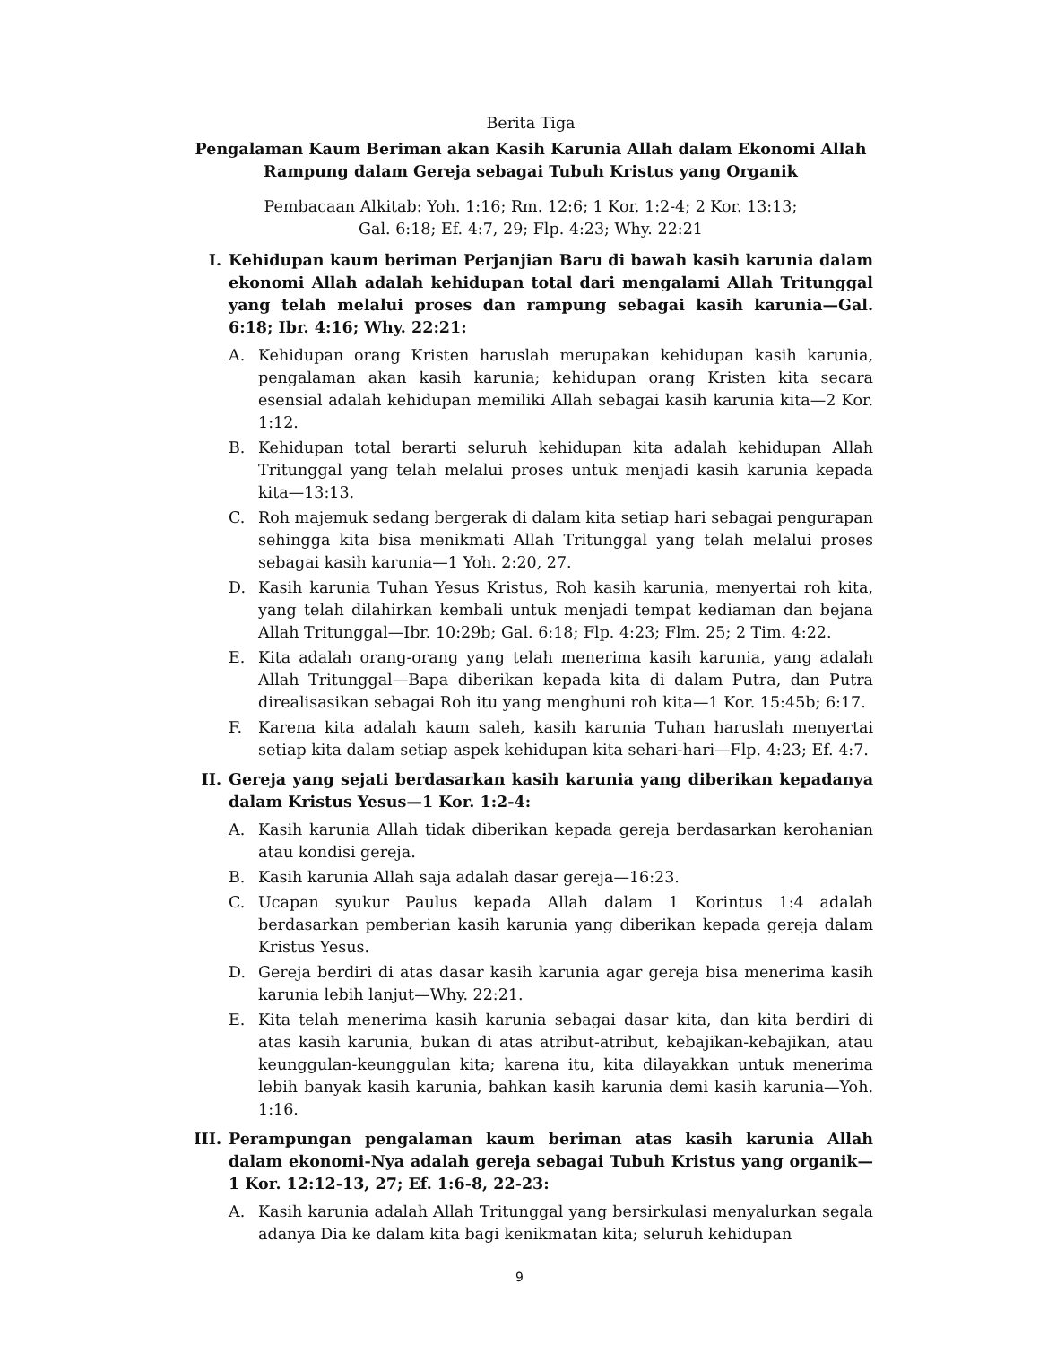Berita Tiga
Pengalaman Kaum Beriman akan Kasih Karunia Allah dalam Ekonomi Allah
Rampung dalam Gereja sebagai Tubuh Kristus yang Organik
Pembacaan Alkitab: Yoh. 1:16; Rm. 12:6; 1 Kor. 1:2-4; 2 Kor. 13:13;
Gal. 6:18; Ef. 4:7, 29; Flp. 4:23; Why. 22:21
I. Kehidupan kaum beriman Perjanjian Baru di bawah kasih karunia dalam ekonomi Allah adalah kehidupan total dari mengalami Allah Tritunggal yang telah melalui proses dan rampung sebagai kasih karunia—Gal. 6:18; Ibr. 4:16; Why. 22:21:
A. Kehidupan orang Kristen haruslah merupakan kehidupan kasih karunia, pengalaman akan kasih karunia; kehidupan orang Kristen kita secara esensial adalah kehidupan memiliki Allah sebagai kasih karunia kita—2 Kor. 1:12.
B. Kehidupan total berarti seluruh kehidupan kita adalah kehidupan Allah Tritunggal yang telah melalui proses untuk menjadi kasih karunia kepada kita—13:13.
C. Roh majemuk sedang bergerak di dalam kita setiap hari sebagai pengurapan sehingga kita bisa menikmati Allah Tritunggal yang telah melalui proses sebagai kasih karunia—1 Yoh. 2:20, 27.
D. Kasih karunia Tuhan Yesus Kristus, Roh kasih karunia, menyertai roh kita, yang telah dilahirkan kembali untuk menjadi tempat kediaman dan bejana Allah Tritunggal—Ibr. 10:29b; Gal. 6:18; Flp. 4:23; Flm. 25; 2 Tim. 4:22.
E. Kita adalah orang-orang yang telah menerima kasih karunia, yang adalah Allah Tritunggal—Bapa diberikan kepada kita di dalam Putra, dan Putra direalisasikan sebagai Roh itu yang menghuni roh kita—1 Kor. 15:45b; 6:17.
F. Karena kita adalah kaum saleh, kasih karunia Tuhan haruslah menyertai setiap kita dalam setiap aspek kehidupan kita sehari-hari—Flp. 4:23; Ef. 4:7.
II. Gereja yang sejati berdasarkan kasih karunia yang diberikan kepadanya dalam Kristus Yesus—1 Kor. 1:2-4:
A. Kasih karunia Allah tidak diberikan kepada gereja berdasarkan kerohanian atau kondisi gereja.
B. Kasih karunia Allah saja adalah dasar gereja—16:23.
C. Ucapan syukur Paulus kepada Allah dalam 1 Korintus 1:4 adalah berdasarkan pemberian kasih karunia yang diberikan kepada gereja dalam Kristus Yesus.
D. Gereja berdiri di atas dasar kasih karunia agar gereja bisa menerima kasih karunia lebih lanjut—Why. 22:21.
E. Kita telah menerima kasih karunia sebagai dasar kita, dan kita berdiri di atas kasih karunia, bukan di atas atribut-atribut, kebajikan-kebajikan, atau keunggulan-keunggulan kita; karena itu, kita dilayakkan untuk menerima lebih banyak kasih karunia, bahkan kasih karunia demi kasih karunia—Yoh. 1:16.
III. Perampungan pengalaman kaum beriman atas kasih karunia Allah dalam ekonomi-Nya adalah gereja sebagai Tubuh Kristus yang organik—1 Kor. 12:12-13, 27; Ef. 1:6-8, 22-23:
A. Kasih karunia adalah Allah Tritunggal yang bersirkulasi menyalurkan segala adanya Dia ke dalam kita bagi kenikmatan kita; seluruh kehidupan
9